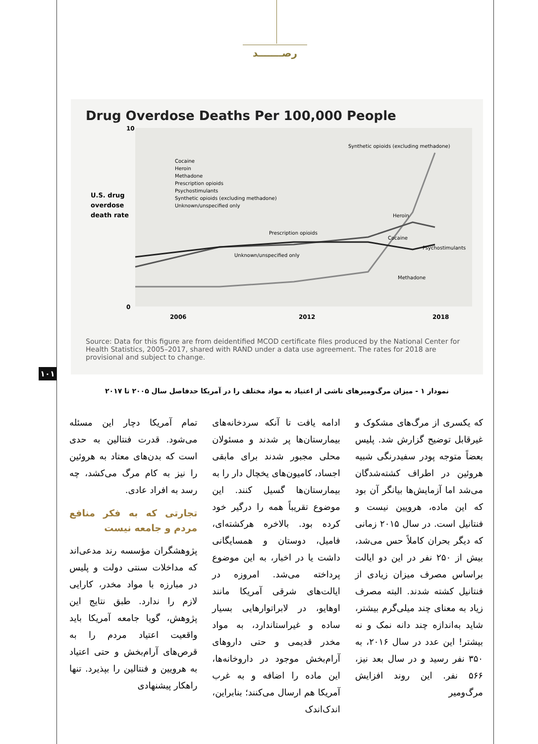رصـــــــد
Drug Overdose Deaths Per 100,000 People
U.S. drug
overdose
death rate
10
0
2006
2012
2018
Synthetic opioids (excluding methadone)
Cocaine
Heroin
Methadone
Prescription opioids
Psychostimulants
Synthetic opioids (excluding methadone)
Unknown/unspecified only
Heroin
Cocaine
Psychostimulants
Methadone
Prescription opioids
Unknown/unspecified only
Source: Data for this figure are from deidentified MCOD certificate files produced by the National Center for Health Statistics, 2005–2017, shared with RAND under a data use agreement. The rates for 2018 are provisional and subject to change.
نمودار ۱ - میزان مرگ‌ومیرهای ناشی از اعتیاد به مواد مختلف را در آمریکا حدفاصل سال ۲۰۰۵ تا ۲۰۱۷
۱۰۱
که یکسری از مرگ‌های مشکوک و غیرقابل توضیح گزارش شد. پلیس بعضاً متوجه پودر سفیدرنگی شبیه هروئین در اطراف کشته‌شدگان می‌شد اما آزمایش‌ها بیانگر آن بود که این ماده، هرویین نیست و فنتانیل است. در سال ۲۰۱۵ زمانی که دیگر بحران کاملاً حس می‌شد، بیش از ۲۵۰ نفر در این دو ایالت براساس مصرف میزان زیادی از فنتانیل کشته شدند. البته مصرف زیاد به معنای چند میلی‌گرم بیشتر، شاید به‌اندازه چند دانه نمک و نه بیشتر! این عدد در سال ۲۰۱۶، به ۳۵۰ نفر رسید و در سال بعد نیز، ۵۶۶ نفر. این روند افزایش مرگ‌ومیر
ادامه یافت تا آنکه سردخانه‌های بیمارستان‌ها پر شدند و مسئولان محلی مجبور شدند برای مابقی اجساد، کامیون‌های یخچال دار را به بیمارستان‌ها گسیل کنند. این موضوع تقریباً همه را درگیر خود کرده بود. بالاخره هرکشته‌ای، فامیل، دوستان و همسایگانی داشت یا در اخبار، به این موضوع پرداخته می‌شد. امروزه در ایالت‌های شرقی آمریکا مانند اوهایو، در لابراتوارهایی بسیار ساده و غیراستاندارد، به مواد مخدر قدیمی و حتی داروهای آرام‌بخش موجود در داروخانه‌ها، این ماده را اضافه و به غرب آمریکا هم ارسال می‌کنند؛ بنابراین، اندک‌اندک
تمام آمریکا دچار این مسئله می‌شود. قدرت فنتالین به حدی است که بدن‌های معتاد به هروئین را نیز به کام مرگ می‌کشد، چه رسد به افراد عادی.
تجارتی که به فکر منافع مردم و جامعه نیست
پژوهشگران مؤسسه رند مدعی‌اند که مداخلات سنتی دولت و پلیس در مبارزه با مواد مخدر، کارایی لازم را ندارد. طبق نتایج این پژوهش، گویا جامعه آمریکا باید واقعیت اعتیاد مردم را به قرص‌های آرام‌بخش و حتی اعتیاد به هرویین و فنتالین را بپذیرد. تنها راهکار پیشنهادی